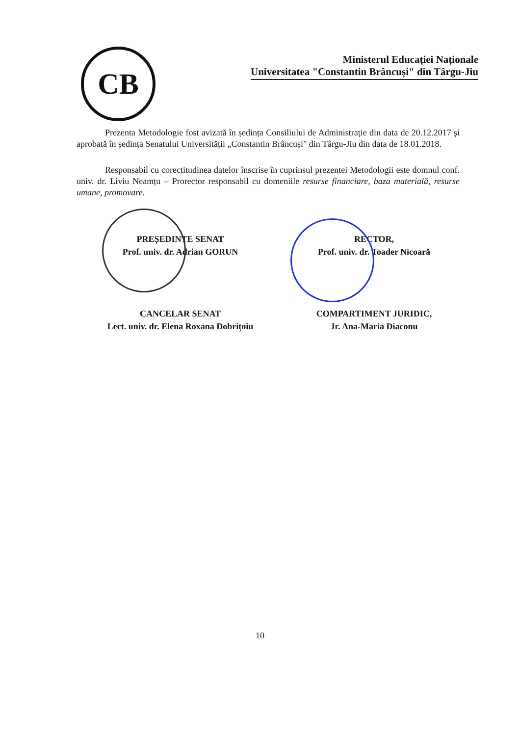CB
Ministerul Educației Naționale
Universitatea "Constantin Brâncuși" din Târgu-Jiu
Prezenta Metodologie fost avizată în ședința Consiliului de Administrație din data de 20.12.2017 și aprobată în ședința Senatului Universității „Constantin Brâncuși" din Târgu-Jiu din data de 18.01.2018.
Responsabil cu corectitudinea datelor înscrise în cuprinsul prezentei Metodologii este domnul conf. univ. dr. Liviu Neamțu – Prorector responsabil cu domeniile resurse financiare, baza materială, resurse umane, promovare.
PREȘEDINTE SENAT
Prof. univ. dr. Adrian GORUN
CANCELAR SENAT
Lect. univ. dr. Elena Roxana Dobrițoiu
RECTOR,
Prof. univ. dr. Toader Nicoară
COMPARTIMENT JURIDIC,
Jr. Ana-Maria Diaconu
10